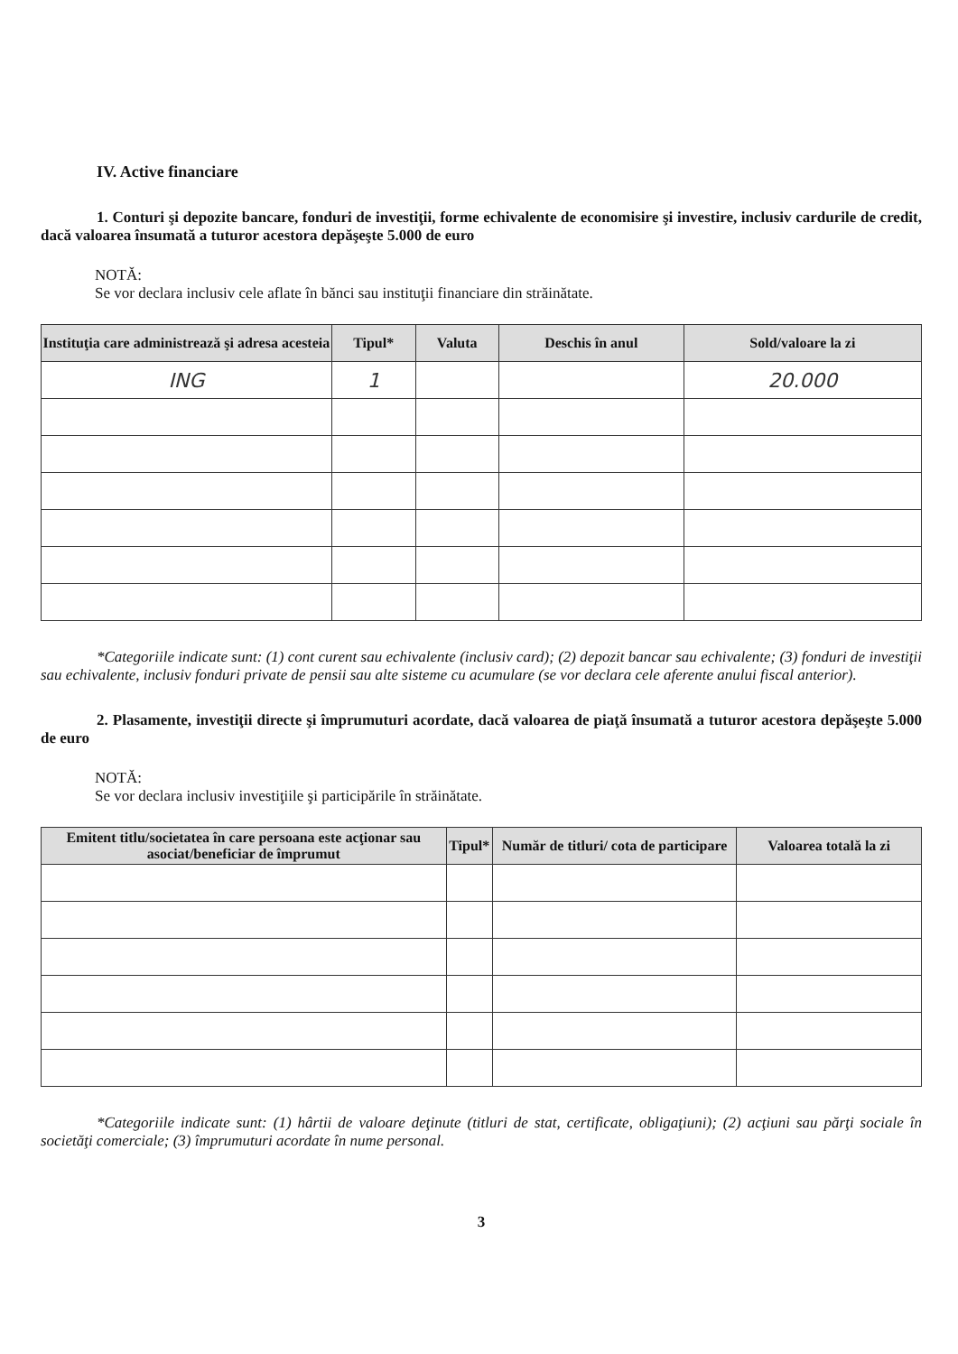IV. Active financiare
1. Conturi şi depozite bancare, fonduri de investiţii, forme echivalente de economisire şi investire, inclusiv cardurile de credit, dacă valoarea însumată a tuturor acestora depăşeşte 5.000 de euro
NOTĂ:
Se vor declara inclusiv cele aflate în bănci sau instituţii financiare din străinătate.
| Instituţia care administrează şi adresa acesteia | Tipul* | Valuta | Deschis în anul | Sold/valoare la zi |
| --- | --- | --- | --- | --- |
| ING | 1 | | | 20.000 |
*Categoriile indicate sunt: (1) cont curent sau echivalente (inclusiv card); (2) depozit bancar sau echivalente; (3) fonduri de investiţii sau echivalente, inclusiv fonduri private de pensii sau alte sisteme cu acumulare (se vor declara cele aferente anului fiscal anterior).
2. Plasamente, investiţii directe şi împrumuturi acordate, dacă valoarea de piaţă însumată a tuturor acestora depăşeşte 5.000 de euro
NOTĂ:
Se vor declara inclusiv investiţiile şi participările în străinătate.
| Emitent titlu/societatea în care persoana este acţionar sau asociat/beneficiar de împrumut | Tipul* | Număr de titluri/ cota de participare | Valoarea totală la zi |
| --- | --- | --- | --- |
*Categoriile indicate sunt: (1) hârtii de valoare deţinute (titluri de stat, certificate, obligaţiuni); (2) acţiuni sau părţi sociale în societăţi comerciale; (3) împrumuturi acordate în nume personal.
3